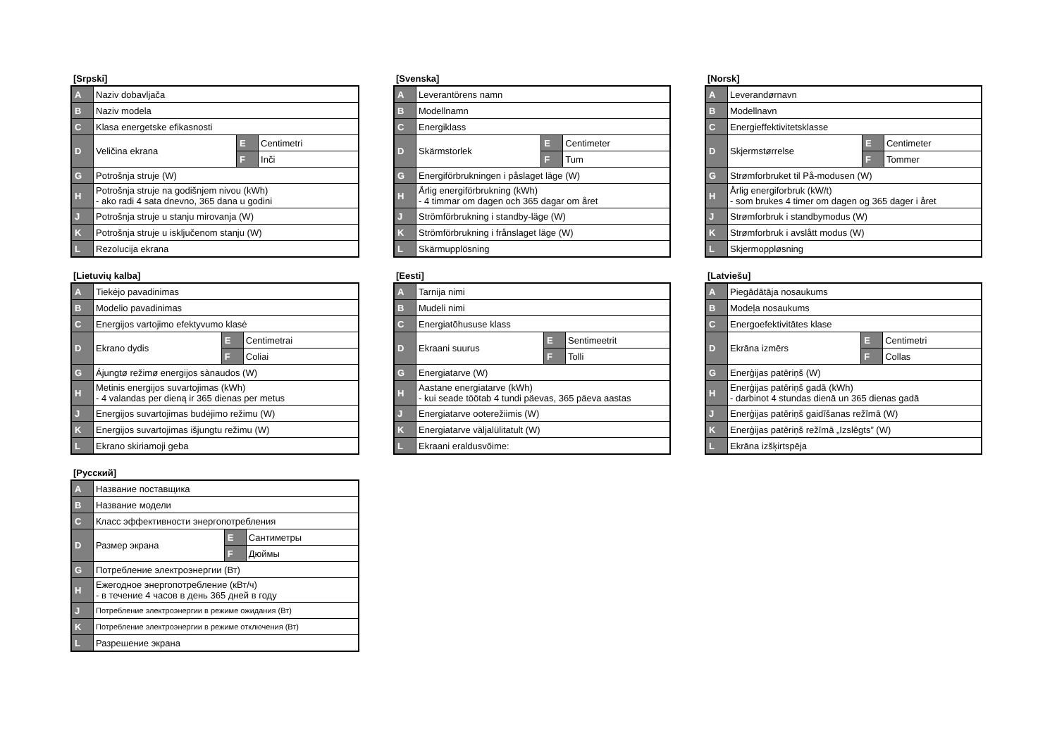[Srpski]
| A | Naziv dobavljača | | |
| B | Naziv modela | | |
| C | Klasa energetske efikasnosti | | |
| D | Veličina ekrana | E | Centimetri |
| | | F | Inči |
| G | Potrošnja struje (W) | | |
| H | Potrošnja struje na godišnjem nivou (kWh) - ako radi 4 sata dnevno, 365 dana u godini | | |
| J | Potrošnja struje u stanju mirovanja (W) | | |
| K | Potrošnja struje u isključenom stanju (W) | | |
| L | Rezolucija ekrana | | |
[Svenska]
| A | Leverantörens namn | | |
| B | Modellnamn | | |
| C | Energiklass | | |
| D | Skärmstorlek | E | Centimeter |
| | | F | Tum |
| G | Energiförbrukningen i påslaget läge (W) | | |
| H | Årlig energiförbrukning (kWh) - 4 timmar om dagen och 365 dagar om året | | |
| J | Strömförbrukning i standby-läge (W) | | |
| K | Strömförbrukning i frånslaget läge (W) | | |
| L | Skärmupplösning | | |
[Norsk]
| A | Leverandørnavn | | |
| B | Modellnavn | | |
| C | Energieffektivitetsklasse | | |
| D | Skjermstørrelse | E | Centimeter |
| | | F | Tommer |
| G | Strømforbruket til På-modusen (W) | | |
| H | Årlig energiforbruk (kW/t) - som brukes 4 timer om dagen og 365 dager i året | | |
| J | Strømforbruk i standbymodus (W) | | |
| K | Strømforbruk i avslått modus (W) | | |
| L | Skjermoppløsning | | |
[Lietuvių kalba]
| A | Tiekėjo pavadinimas | | |
| B | Modelio pavadinimas | | |
| C | Energijos vartojimo efektyvumo klasė | | |
| D | Ekrano dydis | E | Centimetrai |
| | | F | Coliai |
| G | Ájungtø režimø energijos sànaudos (W) | | |
| H | Metinis energijos suvartojimas (kWh) - 4 valandas per dieną ir 365 dienas per metus | | |
| J | Energijos suvartojimas budėjimo režimu (W) | | |
| K | Energijos suvartojimas išjungtu režimu (W) | | |
| L | Ekrano skiriamoji geba | | |
[Eesti]
| A | Tarnija nimi | | |
| B | Mudeli nimi | | |
| C | Energiatõhususe klass | | |
| D | Ekraani suurus | E | Sentimeetrit |
| | | F | Tolli |
| G | Energiatarve (W) | | |
| H | Aastane energiatarve (kWh) - kui seade töötab 4 tundi päevas, 365 päeva aastas | | |
| J | Energiatarve ooterežiimis (W) | | |
| K | Energiatarve väljalülitatult (W) | | |
| L | Ekraani eraldusvõime: | | |
[Latviešu]
| A | Piegādātāja nosaukums | | |
| B | Modeļa nosaukums | | |
| C | Energoefektivitātes klase | | |
| D | Ekrāna izmērs | E | Centimetri |
| | | F | Collas |
| G | Enerģijas patēriņš (W) | | |
| H | Enerģijas patēriņš gadā (kWh) - darbinot 4 stundas dienā un 365 dienas gadā | | |
| J | Enerģijas patēriņš gaidīšanas režīmā (W) | | |
| K | Enerģijas patēriņš režīmā „Izslēgts” (W) | | |
| L | Ekrāna izšķirtspēja | | |
[Русский]
| A | Название поставщика | | |
| B | Название модели | | |
| C | Класс эффективности энергопотребления | | |
| D | Размер экрана | E | Сантиметры |
| | | F | Дюймы |
| G | Потребление электроэнергии (Вт) | | |
| H | Ежегодное энергопотребление (кВт/ч) - в течение 4 часов в день 365 дней в году | | |
| J | Потребление электроэнергии в режиме ожидания (Вт) | | |
| K | Потребление электроэнергии в режиме отключения (Вт) | | |
| L | Разрешение экрана | | |